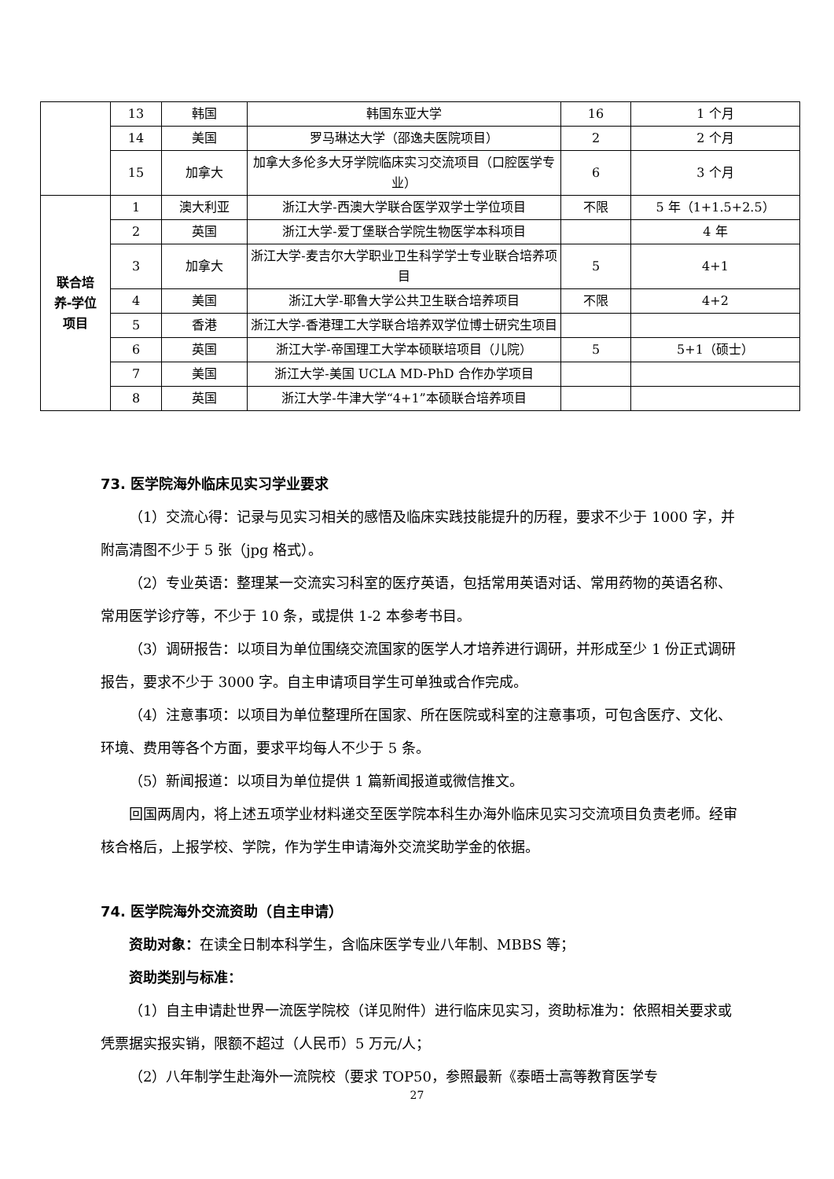| | 13 | 韩国 | 韩国东亚大学 | 16 | 1 个月 |
| | 14 | 美国 | 罗马琳达大学（邵逸夫医院项目） | 2 | 2 个月 |
| | 15 | 加拿大 | 加拿大多伦多大牙学院临床实习交流项目（口腔医学专业） | 6 | 3 个月 |
| 联合培 养-学位 项目 | 1 | 澳大利亚 | 浙江大学-西澳大学联合医学双学士学位项目 | 不限 | 5 年（1+1.5+2.5） |
| | 2 | 英国 | 浙江大学-爱丁堡联合学院生物医学本科项目 | | 4 年 |
| | 3 | 加拿大 | 浙江大学-麦吉尔大学职业卫生科学学士专业联合培养项目 | 5 | 4+1 |
| | 4 | 美国 | 浙江大学-耶鲁大学公共卫生联合培养项目 | 不限 | 4+2 |
| | 5 | 香港 | 浙江大学-香港理工大学联合培养双学位博士研究生项目 | | |
| | 6 | 英国 | 浙江大学-帝国理工大学本硕联培项目（儿院） | 5 | 5+1（硕士） |
| | 7 | 美国 | 浙江大学-美国 UCLA MD-PhD 合作办学项目 | | |
| | 8 | 英国 | 浙江大学-牛津大学“4+1”本硕联合培养项目 | | |
73. 医学院海外临床见实习学业要求
（1）交流心得：记录与见实习相关的感悟及临床实践技能提升的历程，要求不少于 1000 字，并附高清图不少于 5 张（jpg 格式）。
（2）专业英语：整理某一交流实习科室的医疗英语，包括常用英语对话、常用药物的英语名称、常用医学诊疗等，不少于 10 条，或提供 1-2 本参考书目。
（3）调研报告：以项目为单位围绕交流国家的医学人才培养进行调研，并形成至少 1 份正式调研报告，要求不少于 3000 字。自主申请项目学生可单独或合作完成。
（4）注意事项：以项目为单位整理所在国家、所在医院或科室的注意事项，可包含医疗、文化、环境、费用等各个方面，要求平均每人不少于 5 条。
（5）新闻报道：以项目为单位提供 1 篇新闻报道或微信推文。
回国两周内，将上述五项学业材料递交至医学院本科生办海外临床见实习交流项目负责老师。经审核合格后，上报学校、学院，作为学生申请海外交流奖助学金的依据。
74. 医学院海外交流资助（自主申请）
资助对象：在读全日制本科学生，含临床医学专业八年制、MBBS 等；
资助类别与标准：
（1）自主申请赴世界一流医学院校（详见附件）进行临床见实习，资助标准为：依照相关要求或凭票据实报实销，限额不超过（人民币）5 万元/人；
（2）八年制学生赴海外一流院校（要求 TOP50，参照最新《泰晤士高等教育医学专
27